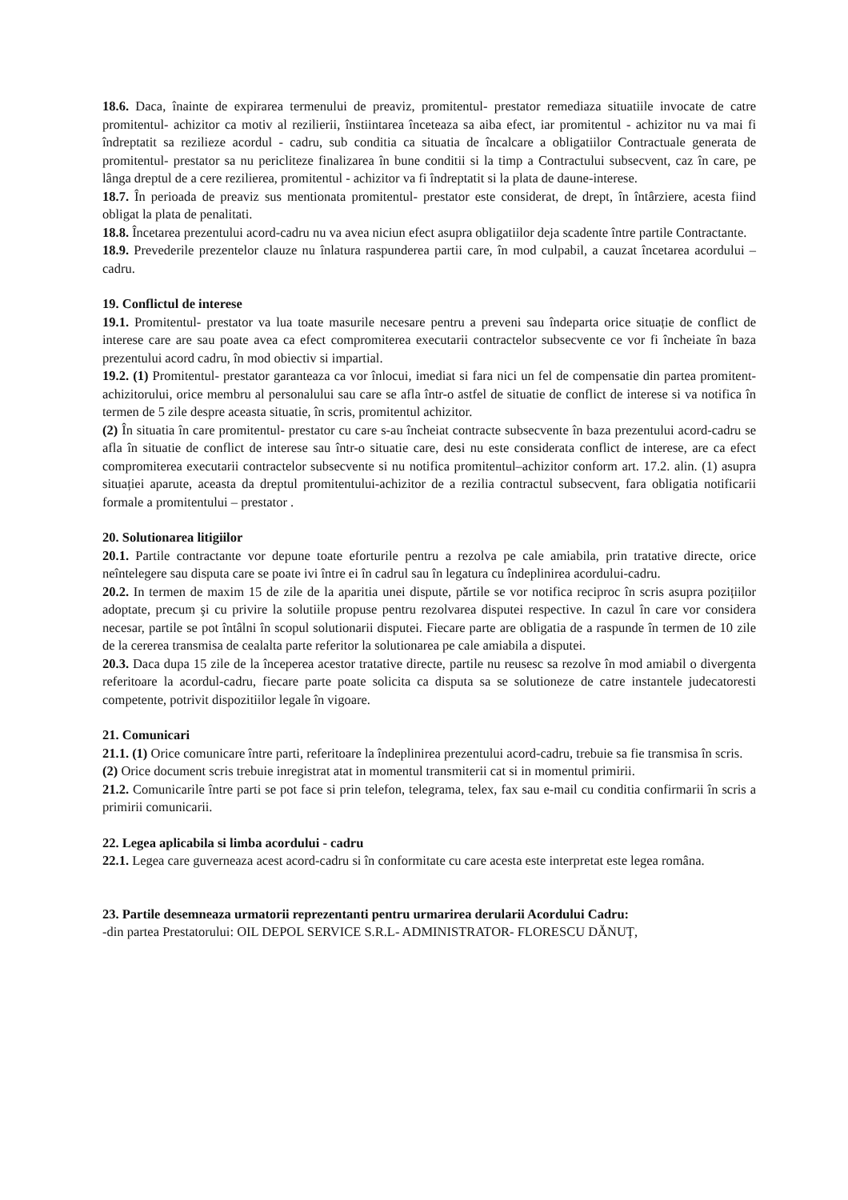18.6. Daca, înainte de expirarea termenului de preaviz, promitentul- prestator remediaza situatiile invocate de catre promitentul- achizitor ca motiv al rezilierii, înstiintarea înceteaza sa aiba efect, iar promitentul - achizitor nu va mai fi îndreptatit sa rezilieze acordul - cadru, sub conditia ca situatia de încalcare a obligatiilor Contractuale generata de promitentul- prestator sa nu pericliteze finalizarea în bune conditii si la timp a Contractului subsecvent, caz în care, pe lânga dreptul de a cere rezilierea, promitentul - achizitor va fi îndreptatit si la plata de daune-interese.
18.7. În perioada de preaviz sus mentionata promitentul- prestator este considerat, de drept, în întârziere, acesta fiind obligat la plata de penalitati.
18.8. Încetarea prezentului acord-cadru nu va avea niciun efect asupra obligatiilor deja scadente între partile Contractante.
18.9. Prevederile prezentelor clauze nu înlatura raspunderea partii care, în mod culpabil, a cauzat încetarea acordului – cadru.
19. Conflictul de interese
19.1. Promitentul- prestator va lua toate masurile necesare pentru a preveni sau îndeparta orice situație de conflict de interese care are sau poate avea ca efect compromiterea executarii contractelor subsecvente ce vor fi încheiate în baza prezentului acord cadru, în mod obiectiv si impartial.
19.2. (1) Promitentul- prestator garanteaza ca vor înlocui, imediat si fara nici un fel de compensatie din partea promitent-achizitorului, orice membru al personalului sau care se afla într-o astfel de situatie de conflict de interese si va notifica în termen de 5 zile despre aceasta situatie, în scris, promitentul achizitor.
(2) În situatia în care promitentul- prestator cu care s-au încheiat contracte subsecvente în baza prezentului acord-cadru se afla în situatie de conflict de interese sau într-o situatie care, desi nu este considerata conflict de interese, are ca efect compromiterea executarii contractelor subsecvente si nu notifica promitentul–achizitor conform art. 17.2. alin. (1) asupra situației aparute, aceasta da dreptul promitentului-achizitor de a rezilia contractul subsecvent, fara obligatia notificarii formale a promitentului – prestator .
20. Solutionarea litigiilor
20.1. Partile contractante vor depune toate eforturile pentru a rezolva pe cale amiabila, prin tratative directe, orice neîntelegere sau disputa care se poate ivi între ei în cadrul sau în legatura cu îndeplinirea acordului-cadru.
20.2. In termen de maxim 15 de zile de la aparitia unei dispute, părtile se vor notifica reciproc în scris asupra pozițiilor adoptate, precum şi cu privire la solutiile propuse pentru rezolvarea disputei respective. In cazul în care vor considera necesar, partile se pot întâlni în scopul solutionarii disputei. Fiecare parte are obligatia de a raspunde în termen de 10 zile de la cererea transmisa de cealalta parte referitor la solutionarea pe cale amiabila a disputei.
20.3. Daca dupa 15 zile de la începerea acestor tratative directe, partile nu reusesc sa rezolve în mod amiabil o divergenta referitoare la acordul-cadru, fiecare parte poate solicita ca disputa sa se solutioneze de catre instantele judecatoresti competente, potrivit dispozitiilor legale în vigoare.
21. Comunicari
21.1. (1) Orice comunicare între parti, referitoare la îndeplinirea prezentului acord-cadru, trebuie sa fie transmisa în scris.
(2) Orice document scris trebuie inregistrat atat in momentul transmiterii cat si in momentul primirii.
21.2. Comunicarile între parti se pot face si prin telefon, telegrama, telex, fax sau e-mail cu conditia confirmarii în scris a primirii comunicarii.
22. Legea aplicabila si limba acordului - cadru
22.1. Legea care guverneaza acest acord-cadru si în conformitate cu care acesta este interpretat este legea româna.
23. Partile desemneaza urmatorii reprezentanti pentru urmarirea derularii Acordului Cadru:
-din partea Prestatorului: OIL DEPOL SERVICE S.R.L- ADMINISTRATOR- FLORESCU DĂNUȚ,